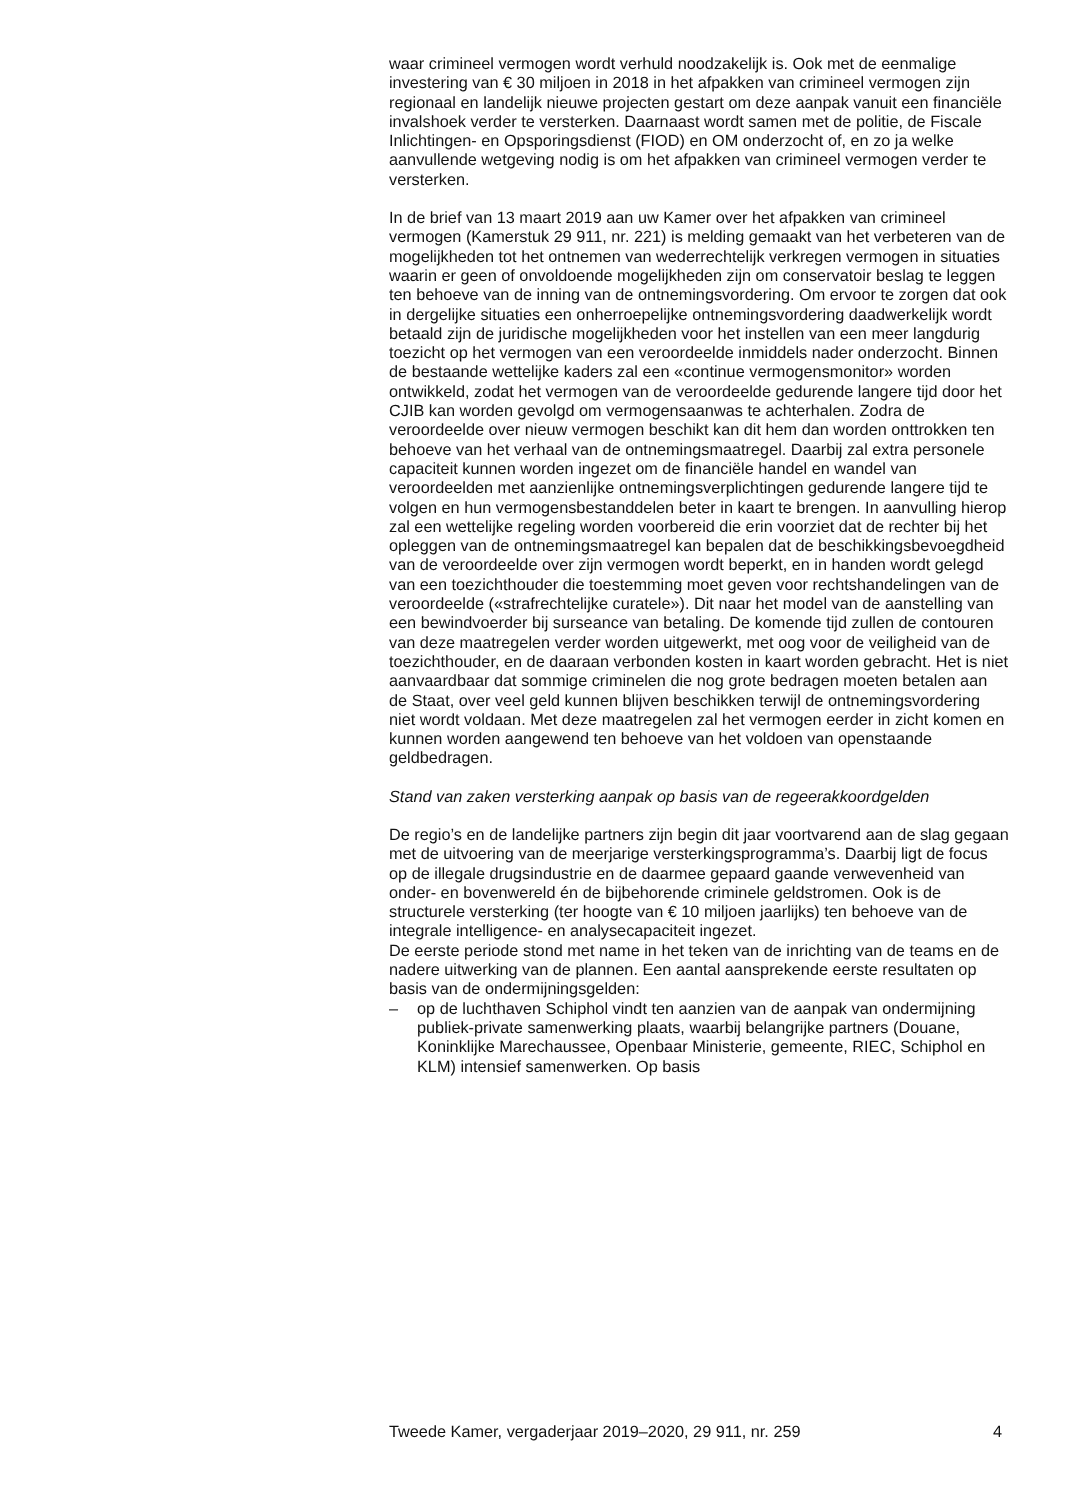waar crimineel vermogen wordt verhuld noodzakelijk is. Ook met de eenmalige investering van € 30 miljoen in 2018 in het afpakken van crimineel vermogen zijn regionaal en landelijk nieuwe projecten gestart om deze aanpak vanuit een financiële invalshoek verder te versterken. Daarnaast wordt samen met de politie, de Fiscale Inlichtingen- en Opsporingsdienst (FIOD) en OM onderzocht of, en zo ja welke aanvullende wetgeving nodig is om het afpakken van crimineel vermogen verder te versterken.
In de brief van 13 maart 2019 aan uw Kamer over het afpakken van crimineel vermogen (Kamerstuk 29 911, nr. 221) is melding gemaakt van het verbeteren van de mogelijkheden tot het ontnemen van wederrechtelijk verkregen vermogen in situaties waarin er geen of onvoldoende mogelijkheden zijn om conservatoir beslag te leggen ten behoeve van de inning van de ontnemingsvordering. Om ervoor te zorgen dat ook in dergelijke situaties een onherroepelijke ontnemingsvordering daadwerkelijk wordt betaald zijn de juridische mogelijkheden voor het instellen van een meer langdurig toezicht op het vermogen van een veroordeelde inmiddels nader onderzocht. Binnen de bestaande wettelijke kaders zal een «continue vermogensmonitor» worden ontwikkeld, zodat het vermogen van de veroordeelde gedurende langere tijd door het CJIB kan worden gevolgd om vermogensaanwas te achterhalen. Zodra de veroordeelde over nieuw vermogen beschikt kan dit hem dan worden onttrokken ten behoeve van het verhaal van de ontnemingsmaatregel. Daarbij zal extra personele capaciteit kunnen worden ingezet om de financiële handel en wandel van veroordeelden met aanzienlijke ontnemingsverplichtingen gedurende langere tijd te volgen en hun vermogensbestanddelen beter in kaart te brengen. In aanvulling hierop zal een wettelijke regeling worden voorbereid die erin voorziet dat de rechter bij het opleggen van de ontnemingsmaatregel kan bepalen dat de beschikkingsbevoegdheid van de veroordeelde over zijn vermogen wordt beperkt, en in handen wordt gelegd van een toezichthouder die toestemming moet geven voor rechtshandelingen van de veroordeelde («strafrechtelijke curatele»). Dit naar het model van de aanstelling van een bewindvoerder bij surseance van betaling. De komende tijd zullen de contouren van deze maatregelen verder worden uitgewerkt, met oog voor de veiligheid van de toezichthouder, en de daaraan verbonden kosten in kaart worden gebracht. Het is niet aanvaardbaar dat sommige criminelen die nog grote bedragen moeten betalen aan de Staat, over veel geld kunnen blijven beschikken terwijl de ontnemingsvordering niet wordt voldaan. Met deze maatregelen zal het vermogen eerder in zicht komen en kunnen worden aangewend ten behoeve van het voldoen van openstaande geldbedragen.
Stand van zaken versterking aanpak op basis van de regeerakkoordgelden
De regio’s en de landelijke partners zijn begin dit jaar voortvarend aan de slag gegaan met de uitvoering van de meerjarige versterkingsprogramma’s. Daarbij ligt de focus op de illegale drugsindustrie en de daarmee gepaard gaande verwevenheid van onder- en bovenwereld én de bijbehorende criminele geldstromen. Ook is de structurele versterking (ter hoogte van € 10 miljoen jaarlijks) ten behoeve van de integrale intelligence- en analysecapaciteit ingezet.
De eerste periode stond met name in het teken van de inrichting van de teams en de nadere uitwerking van de plannen. Een aantal aansprekende eerste resultaten op basis van de ondermijningsgelden:
– op de luchthaven Schiphol vindt ten aanzien van de aanpak van ondermijning publiek-private samenwerking plaats, waarbij belangrijke partners (Douane, Koninklijke Marechaussee, Openbaar Ministerie, gemeente, RIEC, Schiphol en KLM) intensief samenwerken. Op basis
Tweede Kamer, vergaderjaar 2019–2020, 29 911, nr. 259 4